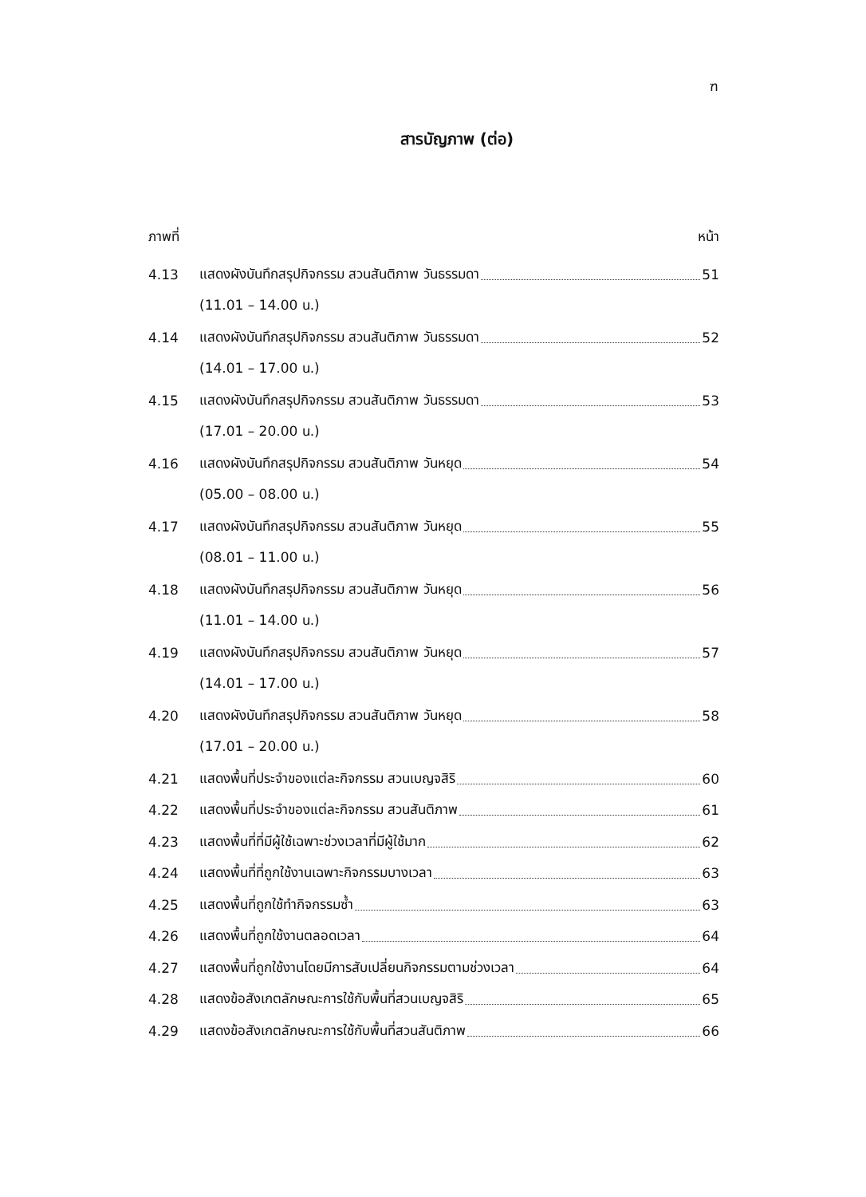ฑ
สารบัญภาพ (ต่อ)
ภาพที่ หน้า
4.13 แสดงผังบันทึกสรุปกิจกรรม สวนสันติภาพ วันธรรมดา 51
(11.01 – 14.00 น.)
4.14 แสดงผังบันทึกสรุปกิจกรรม สวนสันติภาพ วันธรรมดา 52
(14.01 – 17.00 น.)
4.15 แสดงผังบันทึกสรุปกิจกรรม สวนสันติภาพ วันธรรมดา 53
(17.01 – 20.00 น.)
4.16 แสดงผังบันทึกสรุปกิจกรรม สวนสันติภาพ วันหยุด 54
(05.00 – 08.00 น.)
4.17 แสดงผังบันทึกสรุปกิจกรรม สวนสันติภาพ วันหยุด 55
(08.01 – 11.00 น.)
4.18 แสดงผังบันทึกสรุปกิจกรรม สวนสันติภาพ วันหยุด 56
(11.01 – 14.00 น.)
4.19 แสดงผังบันทึกสรุปกิจกรรม สวนสันติภาพ วันหยุด 57
(14.01 – 17.00 น.)
4.20 แสดงผังบันทึกสรุปกิจกรรม สวนสันติภาพ วันหยุด 58
(17.01 – 20.00 น.)
4.21 แสดงพื้นที่ประจำของแต่ละกิจกรรม สวนเบญจสิริ 60
4.22 แสดงพื้นที่ประจำของแต่ละกิจกรรม สวนสันติภาพ 61
4.23 แสดงพื้นที่ที่มีผู้ใช้เฉพาะช่วงเวลาที่มีผู้ใช้มาก 62
4.24 แสดงพื้นที่ที่ถูกใช้งานเฉพาะกิจกรรมบางเวลา 63
4.25 แสดงพื้นที่ถูกใช้ทำกิจกรรมซ้ำ 63
4.26 แสดงพื้นที่ถูกใช้งานตลอดเวลา 64
4.27 แสดงพื้นที่ถูกใช้งานโดยมีการสับเปลี่ยนกิจกรรมตามช่วงเวลา 64
4.28 แสดงข้อสังเกตลักษณะการใช้กับพื้นที่สวนเบญจสิริ 65
4.29 แสดงข้อสังเกตลักษณะการใช้กับพื้นที่สวนสันติภาพ 66